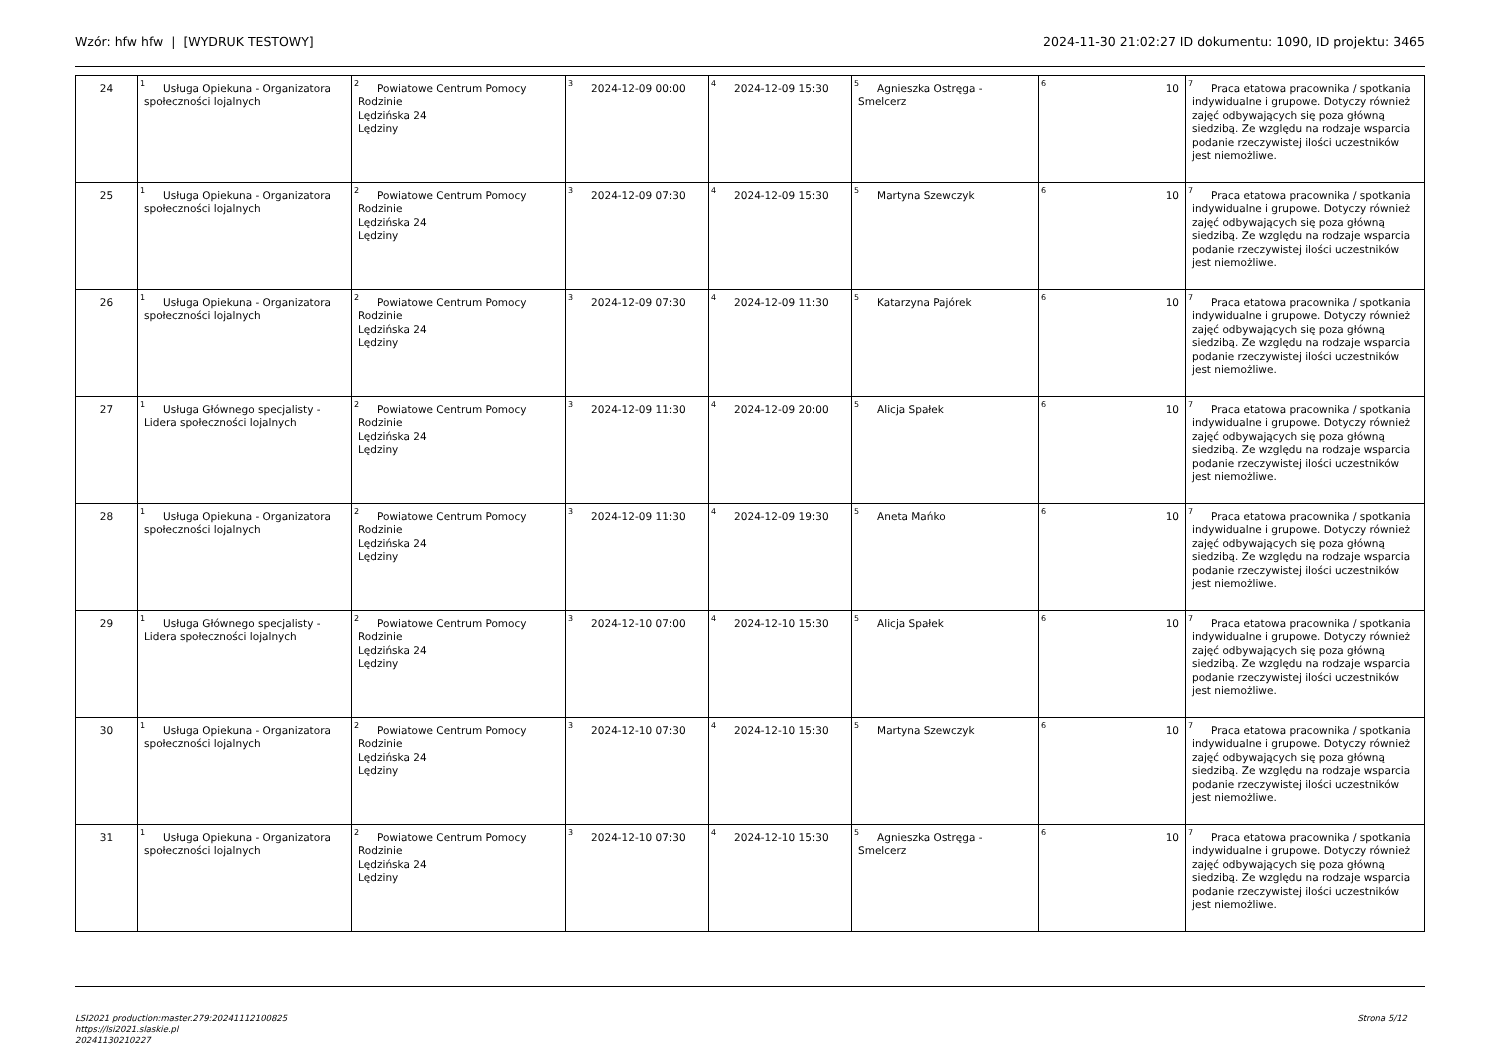Wzór: hfw hfw | [WYDRUK TESTOWY] 2024-11-30 21:02:27 ID dokumentu: 1090, ID projektu: 3465
| 24 | <sup>1</sup> Usługa Opiekuna - Organizatora społeczności lojalnych | <sup>2</sup> Powiatowe Centrum Pomocy Rodzinie Lędzińska 24 Lędziny | <sup>3</sup> 2024-12-09 00:00 | <sup>4</sup> 2024-12-09 15:30 | <sup>5</sup> Agnieszka Ostręga - Smelcerz | <sup>6</sup> 10 | <sup>7</sup> Praca etatowa pracownika / spotkania indywidualne i grupowe. Dotyczy również zajęć odbywających się poza główną siedzibą. Ze względu na rodzaje wsparcia podanie rzeczywistej ilości uczestników jest niemożliwe. |
| 25 | <sup>1</sup> Usługa Opiekuna - Organizatora społeczności lojalnych | <sup>2</sup> Powiatowe Centrum Pomocy Rodzinie Lędzińska 24 Lędziny | <sup>3</sup> 2024-12-09 07:30 | <sup>4</sup> 2024-12-09 15:30 | <sup>5</sup> Martyna Szewczyk | <sup>6</sup> 10 | <sup>7</sup> Praca etatowa pracownika / spotkania indywidualne i grupowe. Dotyczy również zajęć odbywających się poza główną siedzibą. Ze względu na rodzaje wsparcia podanie rzeczywistej ilości uczestników jest niemożliwe. |
| 26 | <sup>1</sup> Usługa Opiekuna - Organizatora społeczności lojalnych | <sup>2</sup> Powiatowe Centrum Pomocy Rodzinie Lędzińska 24 Lędziny | <sup>3</sup> 2024-12-09 07:30 | <sup>4</sup> 2024-12-09 11:30 | <sup>5</sup> Katarzyna Pajórek | <sup>6</sup> 10 | <sup>7</sup> Praca etatowa pracownika / spotkania indywidualne i grupowe. Dotyczy również zajęć odbywających się poza główną siedzibą. Ze względu na rodzaje wsparcia podanie rzeczywistej ilości uczestników jest niemożliwe. |
| 27 | <sup>1</sup> Usługa Głównego specjalisty - Lidera społeczności lojalnych | <sup>2</sup> Powiatowe Centrum Pomocy Rodzinie Lędzińska 24 Lędziny | <sup>3</sup> 2024-12-09 11:30 | <sup>4</sup> 2024-12-09 20:00 | <sup>5</sup> Alicja Spałek | <sup>6</sup> 10 | <sup>7</sup> Praca etatowa pracownika / spotkania indywidualne i grupowe. Dotyczy również zajęć odbywających się poza główną siedzibą. Ze względu na rodzaje wsparcia podanie rzeczywistej ilości uczestników jest niemożliwe. |
| 28 | <sup>1</sup> Usługa Opiekuna - Organizatora społeczności lojalnych | <sup>2</sup> Powiatowe Centrum Pomocy Rodzinie Lędzińska 24 Lędziny | <sup>3</sup> 2024-12-09 11:30 | <sup>4</sup> 2024-12-09 19:30 | <sup>5</sup> Aneta Mańko | <sup>6</sup> 10 | <sup>7</sup> Praca etatowa pracownika / spotkania indywidualne i grupowe. Dotyczy również zajęć odbywających się poza główną siedzibą. Ze względu na rodzaje wsparcia podanie rzeczywistej ilości uczestników jest niemożliwe. |
| 29 | <sup>1</sup> Usługa Głównego specjalisty - Lidera społeczności lojalnych | <sup>2</sup> Powiatowe Centrum Pomocy Rodzinie Lędzińska 24 Lędziny | <sup>3</sup> 2024-12-10 07:00 | <sup>4</sup> 2024-12-10 15:30 | <sup>5</sup> Alicja Spałek | <sup>6</sup> 10 | <sup>7</sup> Praca etatowa pracownika / spotkania indywidualne i grupowe. Dotyczy również zajęć odbywających się poza główną siedzibą. Ze względu na rodzaje wsparcia podanie rzeczywistej ilości uczestników jest niemożliwe. |
| 30 | <sup>1</sup> Usługa Opiekuna - Organizatora społeczności lojalnych | <sup>2</sup> Powiatowe Centrum Pomocy Rodzinie Lędzińska 24 Lędziny | <sup>3</sup> 2024-12-10 07:30 | <sup>4</sup> 2024-12-10 15:30 | <sup>5</sup> Martyna Szewczyk | <sup>6</sup> 10 | <sup>7</sup> Praca etatowa pracownika / spotkania indywidualne i grupowe. Dotyczy również zajęć odbywających się poza główną siedzibą. Ze względu na rodzaje wsparcia podanie rzeczywistej ilości uczestników jest niemożliwe. |
| 31 | <sup>1</sup> Usługa Opiekuna - Organizatora społeczności lojalnych | <sup>2</sup> Powiatowe Centrum Pomocy Rodzinie Lędzińska 24 Lędziny | <sup>3</sup> 2024-12-10 07:30 | <sup>4</sup> 2024-12-10 15:30 | <sup>5</sup> Agnieszka Ostręga - Smelcerz | <sup>6</sup> 10 | <sup>7</sup> Praca etatowa pracownika / spotkania indywidualne i grupowe. Dotyczy również zajęć odbywających się poza główną siedzibą. Ze względu na rodzaje wsparcia podanie rzeczywistej ilości uczestników jest niemożliwe. |
LSI2021 production:master.279:20241112100825
https://lsi2021.slaskie.pl
20241130210227
Strona 5/12